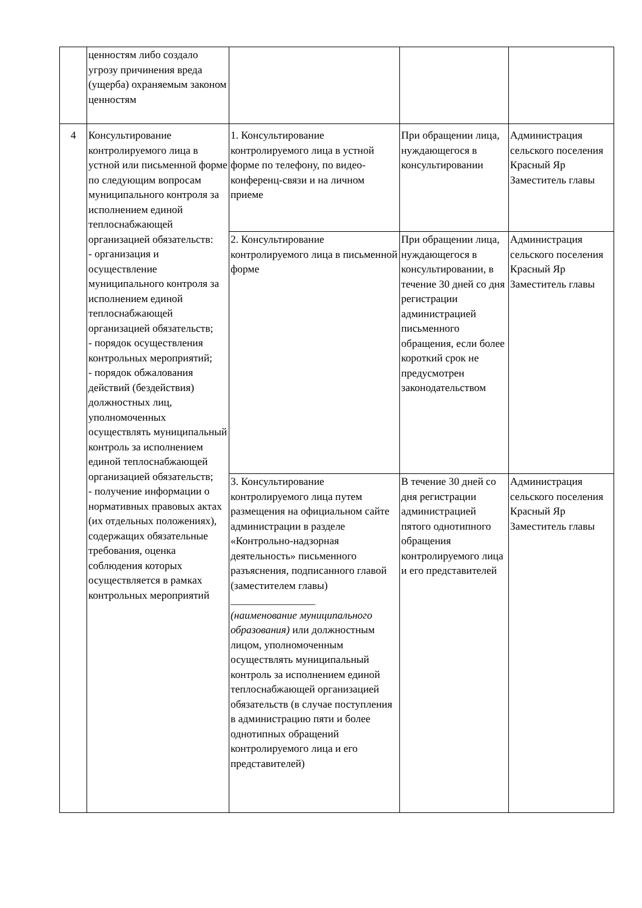| | ценностям либо создало угрозу причинения вреда (ущерба) охраняемым законом ценностям | | | |
| 4 | Консультирование контролируемого лица в устной или письменной форме по следующим вопросам муниципального контроля за исполнением единой теплоснабжающей организацией обязательств: - организация и осуществление муниципального контроля за исполнением единой теплоснабжающей организацией обязательств; - порядок осуществления контрольных мероприятий; - порядок обжалования действий (бездействия) должностных лиц, уполномоченных осуществлять муниципальный контроль за исполнением единой теплоснабжающей организацией обязательств; - получение информации о нормативных правовых актах (их отдельных положениях), содержащих обязательные требования, оценка соблюдения которых осуществляется в рамках контрольных мероприятий | 1. Консультирование контролируемого лица в устной форме по телефону, по видео-конференц-связи и на личном приеме | При обращении лица, нуждающегося в консультировании | Администрация сельского поселения Красный Яр Заместитель главы |
| | | 2. Консультирование контролируемого лица в письменной форме | При обращении лица, нуждающегося в консультировании, в течение 30 дней со дня регистрации администрацией письменного обращения, если более короткий срок не предусмотрен законодательством | Администрация сельского поселения Красный Яр Заместитель главы |
| | | 3. Консультирование контролируемого лица путем размещения на официальном сайте администрации в разделе «Контрольно-надзорная деятельность» письменного разъяснения, подписанного главой (заместителем главы) ________________ (наименование муниципального образования) или должностным лицом, уполномоченным осуществлять муниципальный контроль за исполнением единой теплоснабжающей организацией обязательств (в случае поступления в администрацию пяти и более однотипных обращений контролируемого лица и его представителей) | В течение 30 дней со дня регистрации администрацией пятого однотипного обращения контролируемого лица и его представителей | Администрация сельского поселения Красный Яр Заместитель главы |